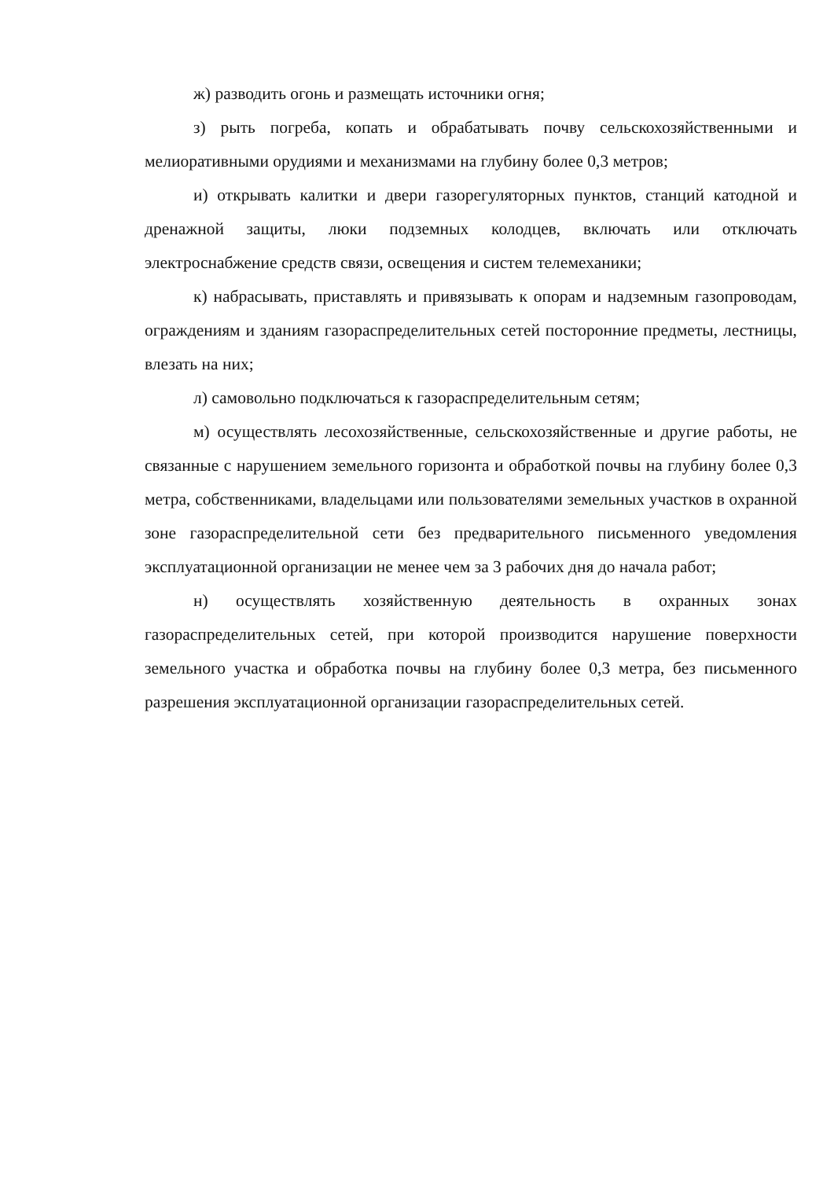ж) разводить огонь и размещать источники огня;
з) рыть погреба, копать и обрабатывать почву сельскохозяйственными и мелиоративными орудиями и механизмами на глубину более 0,3 метров;
и) открывать калитки и двери газорегуляторных пунктов, станций катодной и дренажной защиты, люки подземных колодцев, включать или отключать электроснабжение средств связи, освещения и систем телемеханики;
к) набрасывать, приставлять и привязывать к опорам и надземным газопроводам, ограждениям и зданиям газораспределительных сетей посторонние предметы, лестницы, влезать на них;
л) самовольно подключаться к газораспределительным сетям;
м) осуществлять лесохозяйственные, сельскохозяйственные и другие работы, не связанные с нарушением земельного горизонта и обработкой почвы на глубину более 0,3 метра, собственниками, владельцами или пользователями земельных участков в охранной зоне газораспределительной сети без предварительного письменного уведомления эксплуатационной организации не менее чем за 3 рабочих дня до начала работ;
н) осуществлять хозяйственную деятельность в охранных зонах газораспределительных сетей, при которой производится нарушение поверхности земельного участка и обработка почвы на глубину более 0,3 метра, без письменного разрешения эксплуатационной организации газораспределительных сетей.